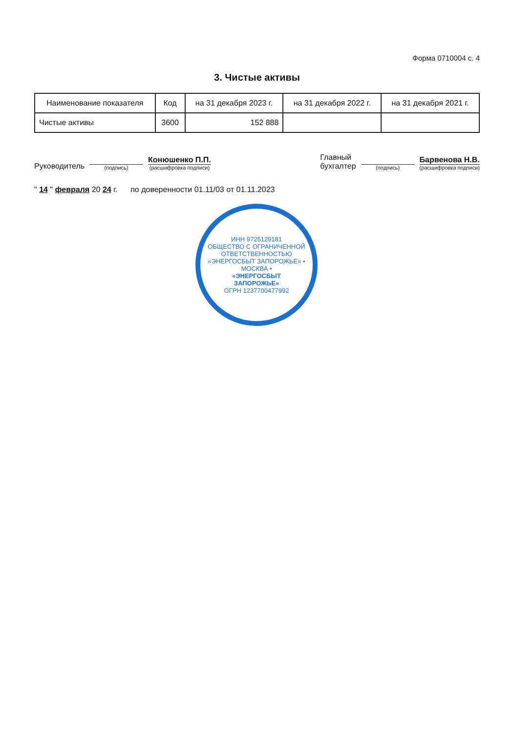Форма 0710004 с. 4
3. Чистые активы
| Наименование показателя | Код | на 31 декабря 2023 г. | на 31 декабря 2022 г. | на 31 декабря 2021 г. |
| --- | --- | --- | --- | --- |
| Чистые активы | 3600 | 152 888 | | |
Руководитель
(подпись)
Конюшенко П.П.
(расшифровка подписи)
Главный
бухгалтер
(подпись)
Барвенова Н.В.
(расшифровка подписи)
" 14 " февраля 20 24 г. по доверенности 01.11/03 от 01.11.2023
ИНН 9725129181
ОБЩЕСТВО С ОГРАНИЧЕННОЙ ОТВЕТСТВЕННОСТЬЮ «ЭНЕРГОСБЫТ ЗАПОРОЖЬЕ» • МОСКВА •
«ЭНЕРГОСБЫТ
ЗАПОРОЖЬЕ»
ОГРН 1237700477992